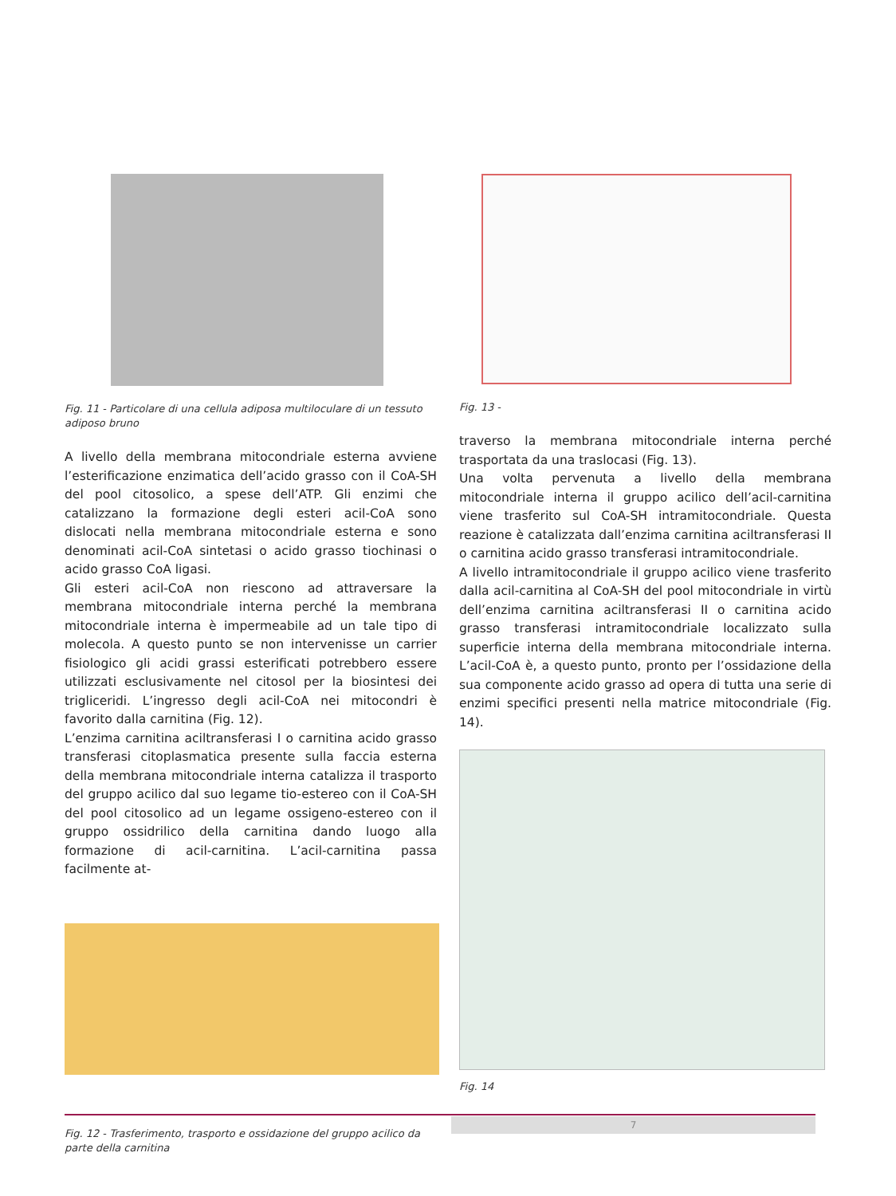Fig. 11 - Particolare di una cellula adiposa multiloculare di un tessuto adiposo bruno
A livello della membrana mitocondriale esterna avviene l’esterificazione enzimatica dell’acido grasso con il CoA-SH del pool citosolico, a spese dell’ATP. Gli enzimi che catalizzano la formazione degli esteri acil-CoA sono dislocati nella membrana mitocondriale esterna e sono denominati acil-CoA sintetasi o acido grasso tiochinasi o acido grasso CoA ligasi.
Gli esteri acil-CoA non riescono ad attraversare la membrana mitocondriale interna perché la membrana mitocondriale interna è impermeabile ad un tale tipo di molecola. A questo punto se non intervenisse un carrier fisiologico gli acidi grassi esterificati potrebbero essere utilizzati esclusivamente nel citosol per la biosintesi dei trigliceridi. L’ingresso degli acil-CoA nei mitocondri è favorito dalla carnitina (Fig. 12).
L’enzima carnitina aciltransferasi I o carnitina acido grasso transferasi citoplasmatica presente sulla faccia esterna della membrana mitocondriale interna catalizza il trasporto del gruppo acilico dal suo legame tio-estereo con il CoA-SH del pool citosolico ad un legame ossigeno-estereo con il gruppo ossidrilico della carnitina dando luogo alla formazione di acil-carnitina. L’acil-carnitina passa facilmente at-
Fig. 12 - Trasferimento, trasporto e ossidazione del gruppo acilico da parte della carnitina
Fig. 13 -
traverso la membrana mitocondriale interna perché trasportata da una traslocasi (Fig. 13).
Una volta pervenuta a livello della membrana mitocondriale interna il gruppo acilico dell’acil-carnitina viene trasferito sul CoA-SH intramitocondriale. Questa reazione è catalizzata dall’enzima carnitina aciltransferasi II o carnitina acido grasso transferasi intramitocondriale.
A livello intramitocondriale il gruppo acilico viene trasferito dalla acil-carnitina al CoA-SH del pool mitocondriale in virtù dell’enzima carnitina aciltransferasi II o carnitina acido grasso transferasi intramitocondriale localizzato sulla superficie interna della membrana mitocondriale interna. L’acil-CoA è, a questo punto, pronto per l’ossidazione della sua componente acido grasso ad opera di tutta una serie di enzimi specifici presenti nella matrice mitocondriale (Fig. 14).
Fig. 14
7